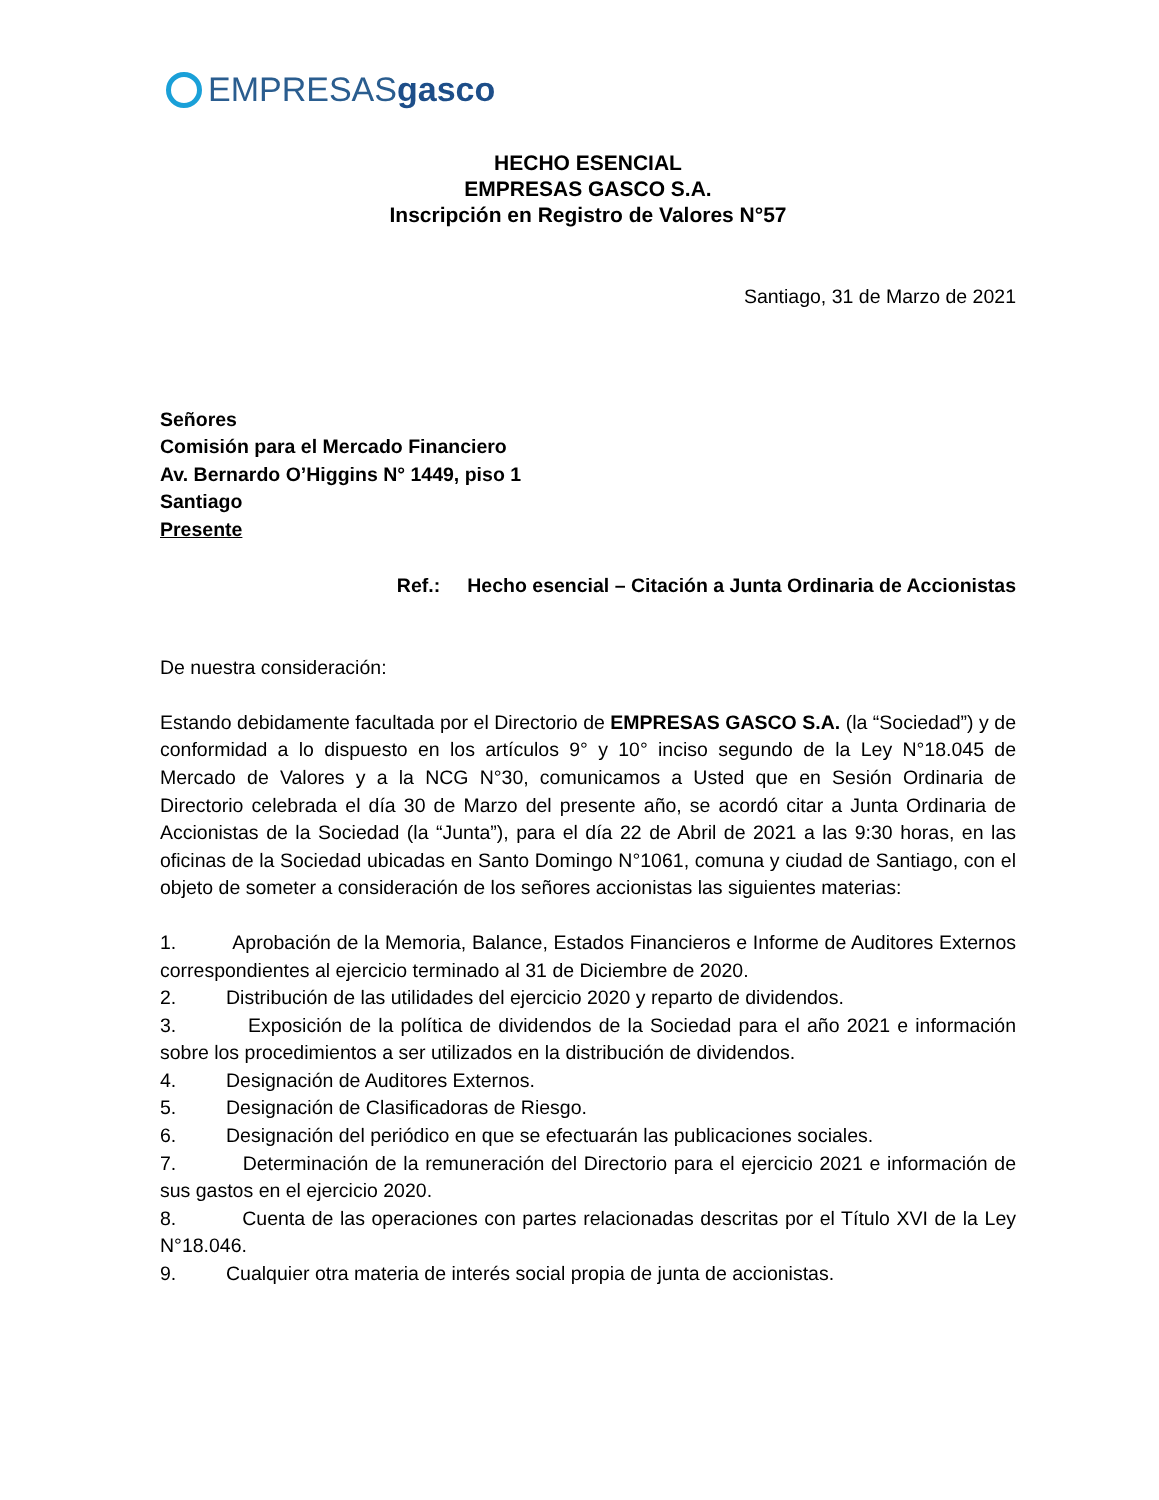EMPRESASgasco
HECHO ESENCIAL
EMPRESAS GASCO S.A.
Inscripción en Registro de Valores N°57
Santiago, 31 de Marzo de 2021
Señores
Comisión para el Mercado Financiero
Av. Bernardo O’Higgins N° 1449, piso 1
Santiago
Presente
Ref.: Hecho esencial – Citación a Junta Ordinaria de Accionistas
De nuestra consideración:
Estando debidamente facultada por el Directorio de EMPRESAS GASCO S.A. (la “Sociedad”) y de conformidad a lo dispuesto en los artículos 9° y 10° inciso segundo de la Ley N°18.045 de Mercado de Valores y a la NCG N°30, comunicamos a Usted que en Sesión Ordinaria de Directorio celebrada el día 30 de Marzo del presente año, se acordó citar a Junta Ordinaria de Accionistas de la Sociedad (la “Junta”), para el día 22 de Abril de 2021 a las 9:30 horas, en las oficinas de la Sociedad ubicadas en Santo Domingo N°1061, comuna y ciudad de Santiago, con el objeto de someter a consideración de los señores accionistas las siguientes materias:
1. Aprobación de la Memoria, Balance, Estados Financieros e Informe de Auditores Externos correspondientes al ejercicio terminado al 31 de Diciembre de 2020.
2. Distribución de las utilidades del ejercicio 2020 y reparto de dividendos.
3. Exposición de la política de dividendos de la Sociedad para el año 2021 e información sobre los procedimientos a ser utilizados en la distribución de dividendos.
4. Designación de Auditores Externos.
5. Designación de Clasificadoras de Riesgo.
6. Designación del periódico en que se efectuarán las publicaciones sociales.
7. Determinación de la remuneración del Directorio para el ejercicio 2021 e información de sus gastos en el ejercicio 2020.
8. Cuenta de las operaciones con partes relacionadas descritas por el Título XVI de la Ley N°18.046.
9. Cualquier otra materia de interés social propia de junta de accionistas.